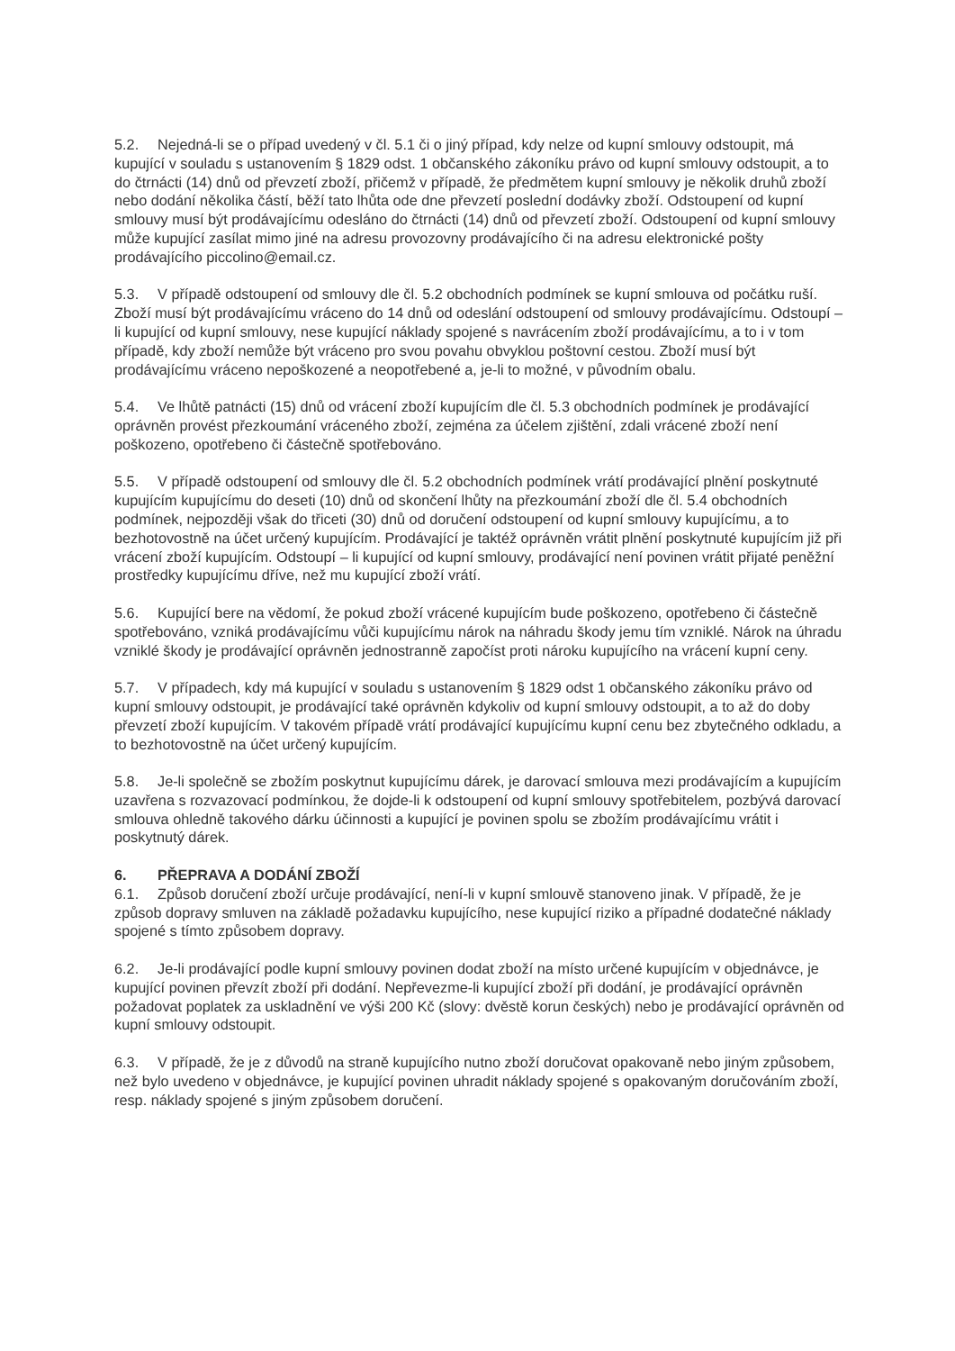5.2. Nejedná-li se o případ uvedený v čl. 5.1 či o jiný případ, kdy nelze od kupní smlouvy odstoupit, má kupující v souladu s ustanovením § 1829 odst. 1 občanského zákoníku právo od kupní smlouvy odstoupit, a to do čtrnácti (14) dnů od převzetí zboží, přičemž v případě, že předmětem kupní smlouvy je několik druhů zboží nebo dodání několika částí, běží tato lhůta ode dne převzetí poslední dodávky zboží. Odstoupení od kupní smlouvy musí být prodávajícímu odesláno do čtrnácti (14) dnů od převzetí zboží. Odstoupení od kupní smlouvy může kupující zasílat mimo jiné na adresu provozovny prodávajícího či na adresu elektronické pošty prodávajícího piccolino@email.cz.
5.3. V případě odstoupení od smlouvy dle čl. 5.2 obchodních podmínek se kupní smlouva od počátku ruší. Zboží musí být prodávajícímu vráceno do 14 dnů od odeslání odstoupení od smlouvy prodávajícímu. Odstoupí – li kupující od kupní smlouvy, nese kupující náklady spojené s navrácením zboží prodávajícímu, a to i v tom případě, kdy zboží nemůže být vráceno pro svou povahu obvyklou poštovní cestou. Zboží musí být prodávajícímu vráceno nepoškozené a neopotřebené a, je-li to možné, v původním obalu.
5.4. Ve lhůtě patnácti (15) dnů od vrácení zboží kupujícím dle čl. 5.3 obchodních podmínek je prodávající oprávněn provést přezkoumání vráceného zboží, zejména za účelem zjištění, zdali vrácené zboží není poškozeno, opotřebeno či částečně spotřebováno.
5.5. V případě odstoupení od smlouvy dle čl. 5.2 obchodních podmínek vrátí prodávající plnění poskytnuté kupujícím kupujícímu do deseti (10) dnů od skončení lhůty na přezkoumání zboží dle čl. 5.4 obchodních podmínek, nejpozději však do třiceti (30) dnů od doručení odstoupení od kupní smlouvy kupujícímu, a to bezhotovostně na účet určený kupujícím. Prodávající je taktéž oprávněn vrátit plnění poskytnuté kupujícím již při vrácení zboží kupujícím. Odstoupí – li kupující od kupní smlouvy, prodávající není povinen vrátit přijaté peněžní prostředky kupujícímu dříve, než mu kupující zboží vrátí.
5.6. Kupující bere na vědomí, že pokud zboží vrácené kupujícím bude poškozeno, opotřebeno či částečně spotřebováno, vzniká prodávajícímu vůči kupujícímu nárok na náhradu škody jemu tím vzniklé. Nárok na úhradu vzniklé škody je prodávající oprávněn jednostranně započíst proti nároku kupujícího na vrácení kupní ceny.
5.7. V případech, kdy má kupující v souladu s ustanovením § 1829 odst 1 občanského zákoníku právo od kupní smlouvy odstoupit, je prodávající také oprávněn kdykoliv od kupní smlouvy odstoupit, a to až do doby převzetí zboží kupujícím. V takovém případě vrátí prodávající kupujícímu kupní cenu bez zbytečného odkladu, a to bezhotovostně na účet určený kupujícím.
5.8. Je-li společně se zbožím poskytnut kupujícímu dárek, je darovací smlouva mezi prodávajícím a kupujícím uzavřena s rozvazovací podmínkou, že dojde-li k odstoupení od kupní smlouvy spotřebitelem, pozbývá darovací smlouva ohledně takového dárku účinnosti a kupující je povinen spolu se zbožím prodávajícímu vrátit i poskytnutý dárek.
6. PŘEPRAVA A DODÁNÍ ZBOŽÍ
6.1. Způsob doručení zboží určuje prodávající, není-li v kupní smlouvě stanoveno jinak. V případě, že je způsob dopravy smluven na základě požadavku kupujícího, nese kupující riziko a případné dodatečné náklady spojené s tímto způsobem dopravy.
6.2. Je-li prodávající podle kupní smlouvy povinen dodat zboží na místo určené kupujícím v objednávce, je kupující povinen převzít zboží při dodání. Nepřevezme-li kupující zboží při dodání, je prodávající oprávněn požadovat poplatek za uskladnění ve výši 200 Kč (slovy: dvěstě korun českých) nebo je prodávající oprávněn od kupní smlouvy odstoupit.
6.3. V případě, že je z důvodů na straně kupujícího nutno zboží doručovat opakovaně nebo jiným způsobem, než bylo uvedeno v objednávce, je kupující povinen uhradit náklady spojené s opakovaným doručováním zboží, resp. náklady spojené s jiným způsobem doručení.